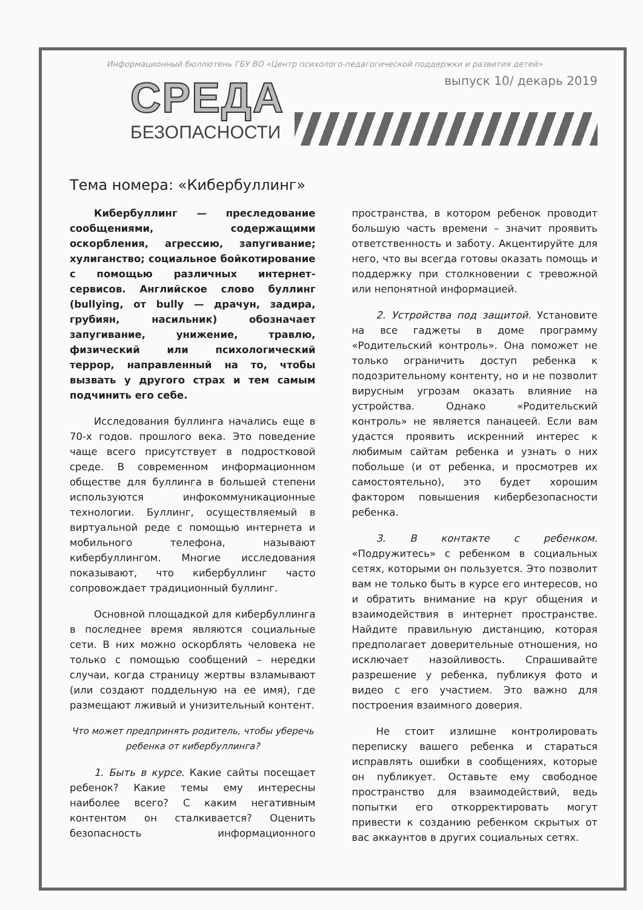Информационный бюллютень ГБУ ВО «Центр психолого-педагогической поддержки и развития детей»
СРЕДА
БЕЗОПАСНОСТИ
выпуск 10/ декарь 2019
Тема номера: «Кибербуллинг»
Кибербуллинг — преследование сообщениями, содержащими оскорбления, агрессию, запугивание; хулиганство; социальное бойкотирование с помощью различных интернет-сервисов. Английское слово буллинг (bullying, от bully — драчун, задира, грубиян, насильник) обозначает запугивание, унижение, травлю, физический или психологический террор, направленный на то, чтобы вызвать у другого страх и тем самым подчинить его себе.
Исследования буллинга начались еще в 70-х годов. прошлого века. Это поведение чаще всего присутствует в подростковой среде. В современном информационном обществе для буллинга в большей степени используются инфокоммуникационные технологии. Буллинг, осуществляемый в виртуальной реде с помощью интернета и мобильного телефона, называют кибербуллингом. Многие исследования показывают, что кибербуллинг часто сопровождает традиционный буллинг.
Основной площадкой для кибербуллинга в последнее время являются социальные сети. В них можно оскорблять человека не только с помощью сообщений – нередки случаи, когда страницу жертвы взламывают (или создают поддельную на ее имя), где размещают лживый и унизительный контент.
Что может предпринять родитель, чтобы уберечь ребенка от кибербуллинга?
1. Быть в курсе. Какие сайты посещает ребенок? Какие темы ему интересны наиболее всего? С каким негативным контентом он сталкивается? Оценить безопасность информационного пространства, в котором ребенок проводит большую часть времени – значит проявить ответственность и заботу. Акцентируйте для него, что вы всегда готовы оказать помощь и поддержку при столкновении с тревожной или непонятной информацией.
2. Устройства под защитой. Установите на все гаджеты в доме программу «Родительский контроль». Она поможет не только ограничить доступ ребенка к подозрительному контенту, но и не позволит вирусным угрозам оказать влияние на устройства. Однако «Родительский контроль» не является панацеей. Если вам удастся проявить искренний интерес к любимым сайтам ребенка и узнать о них побольше (и от ребенка, и просмотрев их самостоятельно), это будет хорошим фактором повышения кибербезопасности ребенка.
3. В контакте с ребенком. «Подружитесь» с ребенком в социальных сетях, которыми он пользуется. Это позволит вам не только быть в курсе его интересов, но и обратить внимание на круг общения и взаимодействия в интернет пространстве. Найдите правильную дистанцию, которая предполагает доверительные отношения, но исключает назойливость. Спрашивайте разрешение у ребенка, публикуя фото и видео с его участием. Это важно для построения взаимного доверия.
Не стоит излишне контролировать переписку вашего ребенка и стараться исправлять ошибки в сообщениях, которые он публикует. Оставьте ему свободное пространство для взаимодействий, ведь попытки его откорректировать могут привести к созданию ребенком скрытых от вас аккаунтов в других социальных сетях.